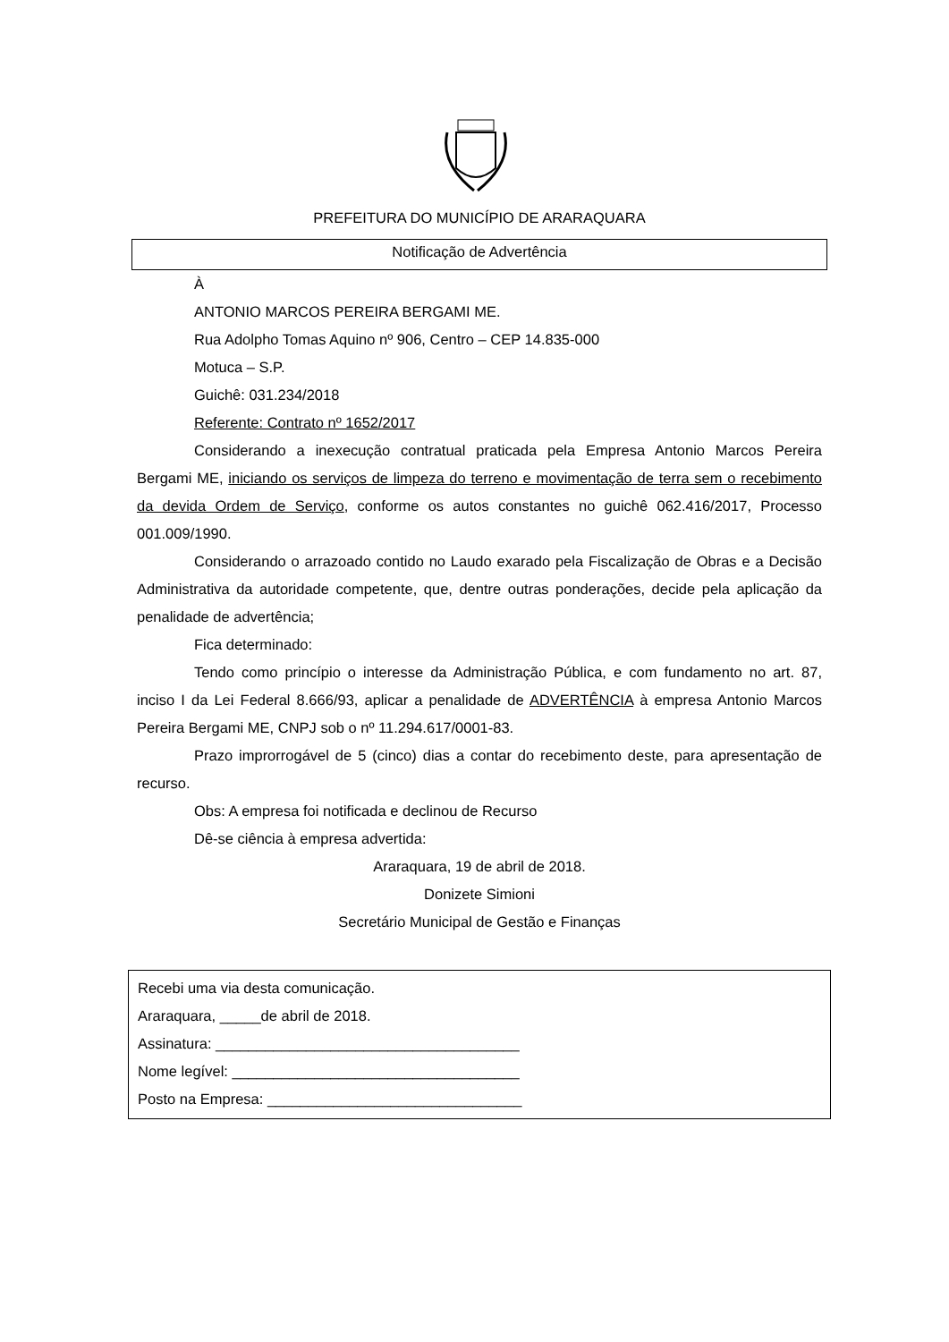PREFEITURA DO MUNICÍPIO DE ARARAQUARA
Notificação de Advertência
À
ANTONIO MARCOS PEREIRA BERGAMI ME.
Rua Adolpho Tomas Aquino nº 906, Centro – CEP 14.835-000
Motuca – S.P.
Guichê: 031.234/2018
Referente: Contrato nº 1652/2017
Considerando a inexecução contratual praticada pela Empresa Antonio Marcos Pereira Bergami ME, iniciando os serviços de limpeza do terreno e movimentação de terra sem o recebimento da devida Ordem de Serviço, conforme os autos constantes no guichê 062.416/2017, Processo 001.009/1990.
Considerando o arrazoado contido no Laudo exarado pela Fiscalização de Obras e a Decisão Administrativa da autoridade competente, que, dentre outras ponderações, decide pela aplicação da penalidade de advertência;
Fica determinado:
Tendo como princípio o interesse da Administração Pública, e com fundamento no art. 87, inciso I da Lei Federal 8.666/93, aplicar a penalidade de ADVERTÊNCIA à empresa Antonio Marcos Pereira Bergami ME, CNPJ sob o nº 11.294.617/0001-83.
Prazo improrrogável de 5 (cinco) dias a contar do recebimento deste, para apresentação de recurso.
Obs: A empresa foi notificada e declinou de Recurso
Dê-se ciência à empresa advertida:
Araraquara, 19 de abril de 2018.
Donizete Simioni
Secretário Municipal de Gestão e Finanças
Recebi uma via desta comunicação.
Araraquara, _____de abril de 2018.
Assinatura: _____________________________________
Nome legível: ___________________________________
Posto na Empresa: _______________________________